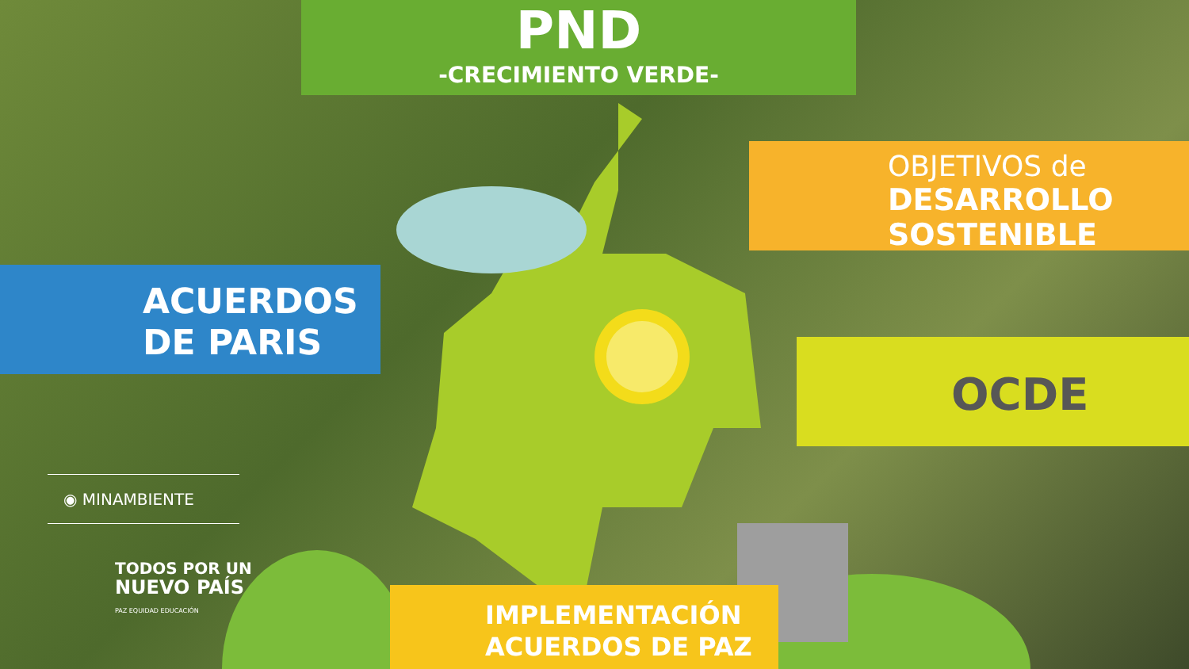PND
-CRECIMIENTO VERDE-
OBJETIVOS de
DESARROLLO
SOSTENIBLE
ACUERDOS
DE PARIS
OCDE
◉ MINAMBIENTE
TODOS POR UN
NUEVO PAÍS
PAZ EQUIDAD EDUCACIÓN
IMPLEMENTACIÓN
ACUERDOS DE PAZ